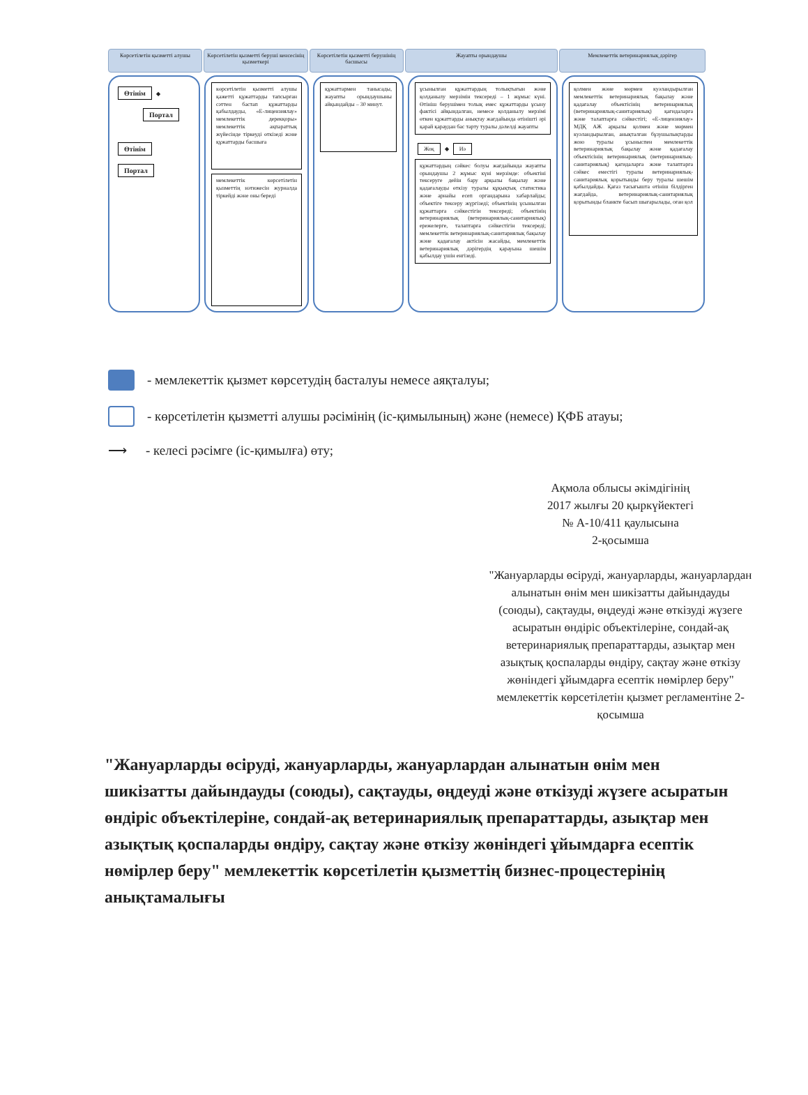Көрсетілетін қызметті алушы Көрсетілетін қызметті беруші кенсесінің қызметкері
Көрсетілетін қызметті берушінің басшысы
Жауапты орындаушы Мемлекеттік ветеринариялық дәрігер
Өтінім ◆
Портал
Өтінім Портал
көрсетілетін қызметті алушы қажетті құжаттарды тапсырған сәттен бастап құжаттарды қабылдауды, «Е-лицензиялау» мемлекеттік дерекқоры» мемлекеттік ақпараттық жүйесінде тіркеуді өткізеді және құжаттарды басшыға
мемлекеттік көрсетілетін қызметтің нәтижесін журналда тіркейді және оны береді
құжаттармен танысады, жауапты орындаушыны айқындайды – 30 минут.
ұсынылған құжаттардың толықтығын және қолданылу мерзімін тексереді – 1 жұмыс күні. Өтініш берушімен толық емес құжаттарды ұсыну фактісі айқындалған, немесе қолданылу мерзімі өткен құжаттарды анықтау жағдайында өтінішті әрі қарай қараудан бас тарту туралы дәлелді жауапты
Жоқ ◆ Иә
құжаттардың сәйкес болуы жағдайында жауапты орындаушы 2 жұмыс күні мерзімде: объектіні тексеруге дейін бару арқылы бақылау және қадағалауды өткізу туралы құқықтық статистика және арнайы есеп органдарына хабарлайды; объектіге тексеру жүргізеді; объектінің ұсынылған құжаттарға сәйкестігін тексереді; объектінің ветеринариялық (ветеринариялық-санитариялық) ережелерге, талаптарға сәйкестігін тексереді; мемлекеттік ветеринариялық-санитариялық бақылау және қадағалау актісін жасайды, мемлекеттік ветеринариялық дәрігердің қарауына шешім қабылдау үшін енгізеді.
қолмен және мөрмен куәландырылған мемлекеттік ветеринариялық бақылау және қадағалау объектісінің ветеринариялық (ветеринариялық-санитариялық) қағидаларға және талаптарға сәйкестігі; «Е-лицензиялау» МДҚ АЖ арқылы қолмен және мөрмен куәландырылған, анықталған бұзушылықтарды жою туралы ұсыныспен мемлекеттік ветеринариялық бақылау және қадағалау объектісінің ветеринариялық (ветеринариялық-санитариялық) қағидаларға және талаптарға сәйкес еместігі туралы ветеринариялық-санитариялық қорытынды беру туралы шешім қабылдайды. Қағаз тасығышта өтініш білдірген жағдайда, ветеринариялық-санитариялық қорытынды бланкте басып шығарылады, оған қол
- мемлекеттік қызмет көрсетудің басталуы немесе аяқталуы;
- көрсетілетін қызметті алушы рәсімінің (іс-қимылының) және (немесе) ҚФБ атауы;
⟶ - келесі рәсімге (іс-қимылға) өту;
Ақмола облысы әкімдігінің
2017 жылғы 20 қыркүйектегі
№ А-10/411 қаулысына
2-қосымша
"Жануарларды өсіруді, жануарларды, жануарлардан алынатын өнім мен шикізатты дайындауды (союды), сақтауды, өңдеуді және өткізуді жүзеге асыратын өндіріс объектілеріне, сондай-ақ ветеринариялық препараттарды, азықтар мен азықтық қоспаларды өндіру, сақтау және өткізу жөніндегі ұйымдарға есептік нөмірлер беру" мемлекеттік көрсетілетін қызмет регламентіне 2-қосымша
"Жануарларды өсіруді, жануарларды, жануарлардан алынатын өнім мен шикізатты дайындауды (союды), сақтауды, өңдеуді және өткізуді жүзеге асыратын өндіріс объектілеріне, сондай-ақ ветеринариялық препараттарды, азықтар мен азықтық қоспаларды өндіру, сақтау және өткізу жөніндегі ұйымдарға есептік нөмірлер беру" мемлекеттік көрсетілетін қызметтің бизнес-процестерінің анықтамалығы